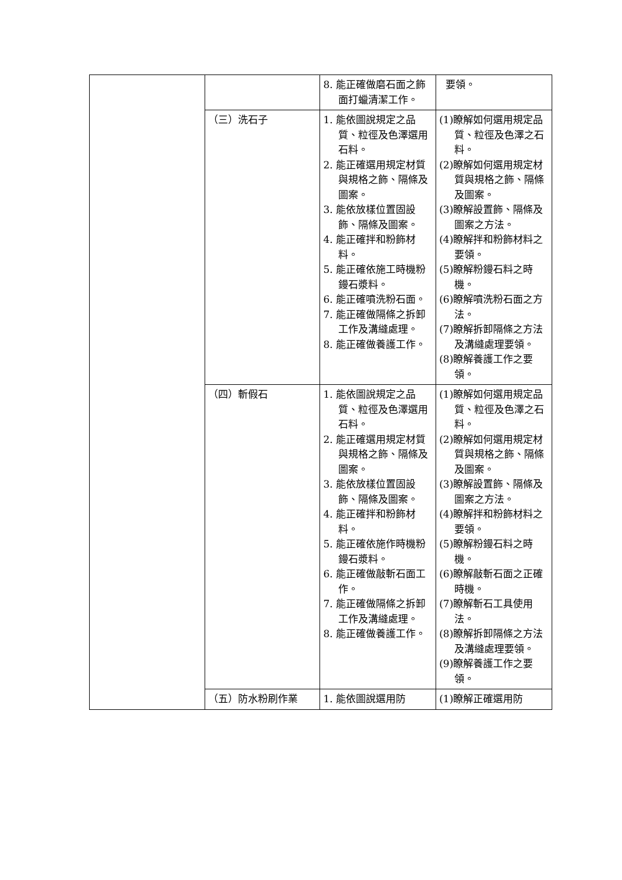| | | 8. 能正確做磨石面之飾面打蠟清潔工作。 | 要領。 |
| | （三）洗石子 | 1. 能依圖說規定之品質、粒徑及色澤選用石料。 2. 能正確選用規定材質與規格之飾、隔條及圖案。 3. 能依放樣位置固設飾、隔條及圖案。 4. 能正確拌和粉飾材料。 5. 能正確依施工時機粉鏝石漿料。 6. 能正確噴洗粉石面。 7. 能正確做隔條之拆卸工作及溝縫處理。 8. 能正確做養護工作。 | (1)瞭解如何選用規定品質、粒徑及色澤之石料。 (2)瞭解如何選用規定材質與規格之飾、隔條及圖案。 (3)瞭解設置飾、隔條及圖案之方法。 (4)瞭解拌和粉飾材料之要領。 (5)瞭解粉鏝石料之時機。 (6)瞭解噴洗粉石面之方法。 (7)瞭解拆卸隔條之方法及溝縫處理要領。 (8)瞭解養護工作之要領。 |
| | （四）斬假石 | 1. 能依圖說規定之品質、粒徑及色澤選用石料。 2. 能正確選用規定材質與規格之飾、隔條及圖案。 3. 能依放樣位置固設飾、隔條及圖案。 4. 能正確拌和粉飾材料。 5. 能正確依施作時機粉鏝石漿料。 6. 能正確做敲斬石面工作。 7. 能正確做隔條之拆卸工作及溝縫處理。 8. 能正確做養護工作。 | (1)瞭解如何選用規定品質、粒徑及色澤之石料。 (2)瞭解如何選用規定材質與規格之飾、隔條及圖案。 (3)瞭解設置飾、隔條及圖案之方法。 (4)瞭解拌和粉飾材料之要領。 (5)瞭解粉鏝石料之時機。 (6)瞭解敲斬石面之正確時機。 (7)瞭解斬石工具使用法。 (8)瞭解拆卸隔條之方法及溝縫處理要領。 (9)瞭解養護工作之要領。 |
| | （五）防水粉刷作業 | 1. 能依圖說選用防 | (1)瞭解正確選用防 |